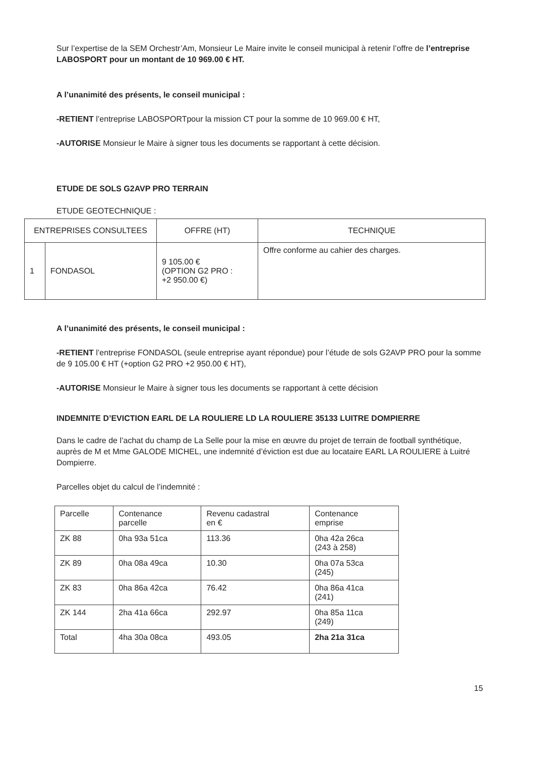Sur l’expertise de la SEM Orchestr’Am, Monsieur Le Maire invite le conseil municipal à retenir l’offre de l’entreprise LABOSPORT pour un montant de 10 969.00 € HT.
A l’unanimité des présents, le conseil municipal :
-RETIENT l’entreprise LABOSPORTpour la mission CT pour la somme de 10 969.00 € HT,
-AUTORISE Monsieur le Maire à signer tous les documents se rapportant à cette décision.
ETUDE DE SOLS G2AVP PRO TERRAIN
ETUDE GEOTECHNIQUE :
| ENTREPRISES CONSULTEES | | OFFRE (HT) | TECHNIQUE |
| --- | --- | --- | --- |
| 1 | FONDASOL | 9 105.00 € (OPTION G2 PRO : +2 950.00 €) | Offre conforme au cahier des charges. |
A l’unanimité des présents, le conseil municipal :
-RETIENT l’entreprise FONDASOL (seule entreprise ayant répondue) pour l’étude de sols G2AVP PRO pour la somme de 9 105.00 € HT (+option G2 PRO +2 950.00 € HT),
-AUTORISE Monsieur le Maire à signer tous les documents se rapportant à cette décision
INDEMNITE D’EVICTION EARL DE LA ROULIERE LD LA ROULIERE 35133 LUITRE DOMPIERRE
Dans le cadre de l’achat du champ de La Selle pour la mise en œuvre du projet de terrain de football synthétique, auprès de M et Mme GALODE MICHEL, une indemnité d’éviction est due au locataire EARL LA ROULIERE à Luitré Dompierre.
Parcelles objet du calcul de l’indemnité :
| Parcelle | Contenance parcelle | Revenu cadastral en € | Contenance emprise |
| ZK 88 | 0ha 93a 51ca | 113.36 | 0ha 42a 26ca (243 à 258) |
| ZK 89 | 0ha 08a 49ca | 10.30 | 0ha 07a 53ca (245) |
| ZK 83 | 0ha 86a 42ca | 76.42 | 0ha 86a 41ca (241) |
| ZK 144 | 2ha 41a 66ca | 292.97 | 0ha 85a 11ca (249) |
| Total | 4ha 30a 08ca | 493.05 | 2ha 21a 31ca |
15